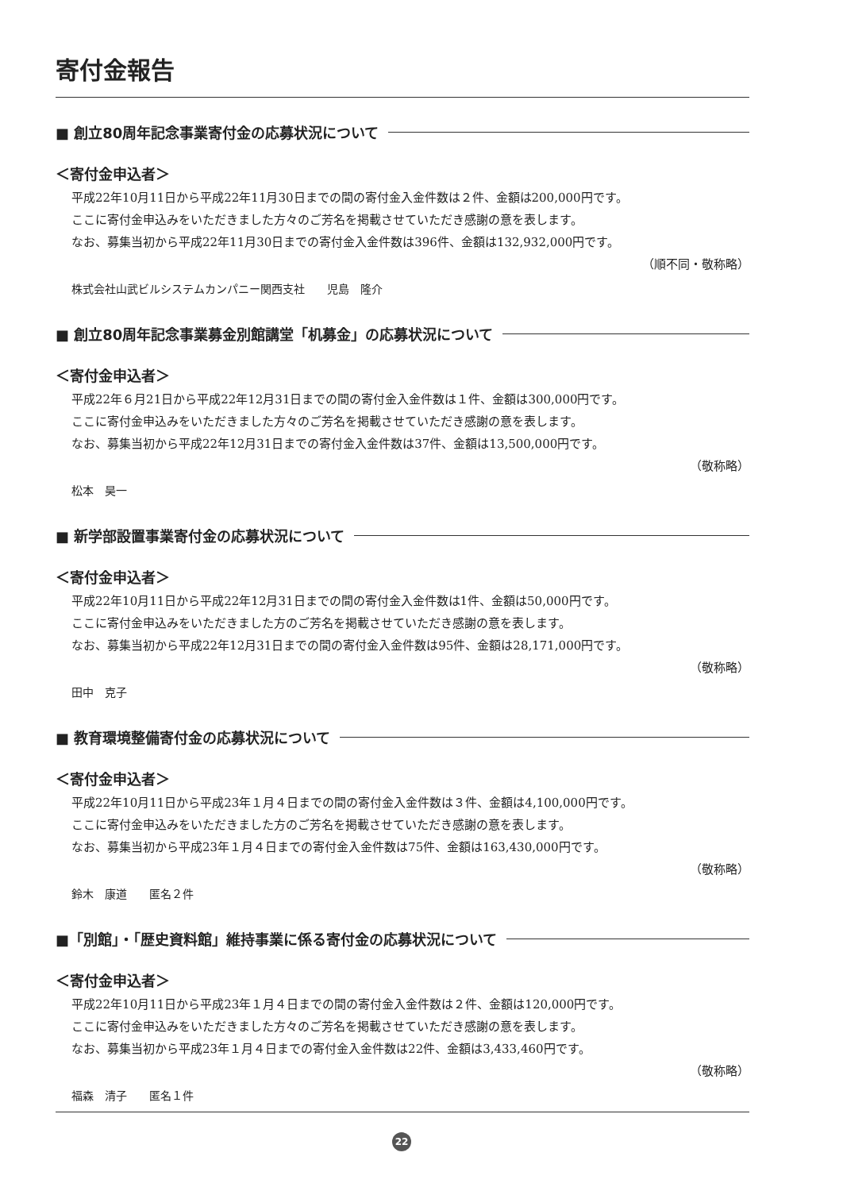寄付金報告
■ 創立80周年記念事業寄付金の応募状況について
＜寄付金申込者＞
平成22年10月11日から平成22年11月30日までの間の寄付金入金件数は２件、金額は200,000円です。
ここに寄付金申込みをいただきました方々のご芳名を掲載させていただき感謝の意を表します。
なお、募集当初から平成22年11月30日までの寄付金入金件数は396件、金額は132,932,000円です。
（順不同・敬称略）
株式会社山武ビルシステムカンパニー関西支社　　児島　隆介
■ 創立80周年記念事業募金別館講堂「机募金」の応募状況について
＜寄付金申込者＞
平成22年６月21日から平成22年12月31日までの間の寄付金入金件数は１件、金額は300,000円です。
ここに寄付金申込みをいただきました方々のご芳名を掲載させていただき感謝の意を表します。
なお、募集当初から平成22年12月31日までの寄付金入金件数は37件、金額は13,500,000円です。
（敬称略）
松本　昊一
■ 新学部設置事業寄付金の応募状況について
＜寄付金申込者＞
平成22年10月11日から平成22年12月31日までの間の寄付金入金件数は1件、金額は50,000円です。
ここに寄付金申込みをいただきました方のご芳名を掲載させていただき感謝の意を表します。
なお、募集当初から平成22年12月31日までの間の寄付金入金件数は95件、金額は28,171,000円です。
（敬称略）
田中　克子
■ 教育環境整備寄付金の応募状況について
＜寄付金申込者＞
平成22年10月11日から平成23年１月４日までの間の寄付金入金件数は３件、金額は4,100,000円です。
ここに寄付金申込みをいただきました方のご芳名を掲載させていただき感謝の意を表します。
なお、募集当初から平成23年１月４日までの寄付金入金件数は75件、金額は163,430,000円です。
（敬称略）
鈴木　康道　　匿名２件
■「別館」・「歴史資料館」維持事業に係る寄付金の応募状況について
＜寄付金申込者＞
平成22年10月11日から平成23年１月４日までの間の寄付金入金件数は２件、金額は120,000円です。
ここに寄付金申込みをいただきました方々のご芳名を掲載させていただき感謝の意を表します。
なお、募集当初から平成23年１月４日までの寄付金入金件数は22件、金額は3,433,460円です。
（敬称略）
福森　清子　　匿名１件
22